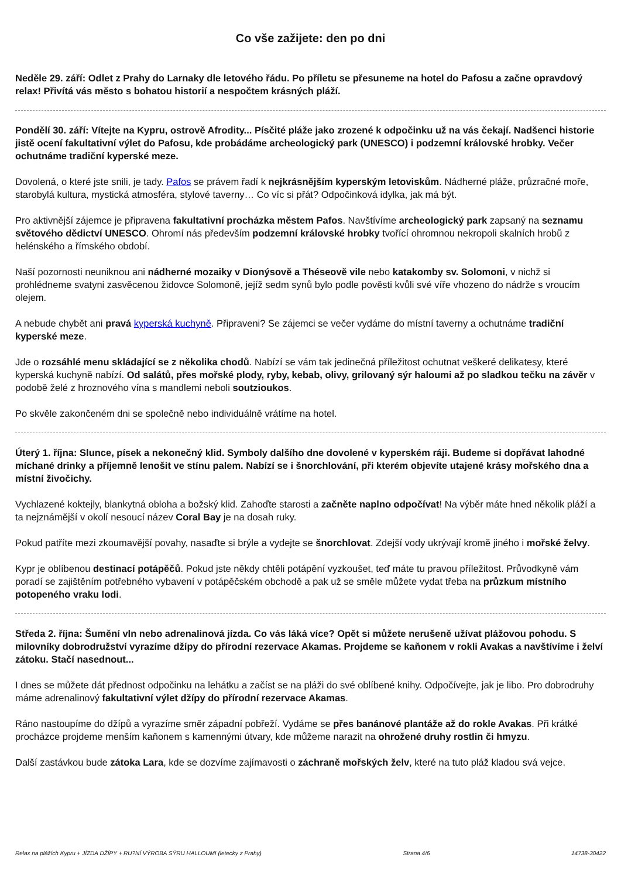Co vše zažijete: den po dni
Neděle 29. září: Odlet z Prahy do Larnaky dle letového řádu. Po příletu se přesuneme na hotel do Pafosu a začne opravdový relax! Přivítá vás město s bohatou historií a nespočtem krásných pláží.
Pondělí 30. září: Vítejte na Kypru, ostrově Afrodity... Písčité pláže jako zrozené k odpočinku už na vás čekají. Nadšenci historie jistě ocení fakultativní výlet do Pafosu, kde probádáme archeologický park (UNESCO) i podzemní královské hrobky. Večer ochutnáme tradiční kyperské meze.
Dovolená, o které jste snili, je tady. Pafos se právem řadí k nejkrásnějším kyperským letoviskům. Nádherné pláže, průzračné moře, starobylá kultura, mystická atmosféra, stylové taverny… Co víc si přát? Odpočinková idylka, jak má být.
Pro aktivnější zájemce je připravena fakultativní procházka městem Pafos. Navštívíme archeologický park zapsaný na seznamu světového dědictví UNESCO. Ohromí nás především podzemní královské hrobky tvořící ohromnou nekropoli skalních hrobů z helénského a římského období.
Naší pozornosti neuniknou ani nádherné mozaiky v Dionýsově a Théseově vile nebo katakomby sv. Solomoni, v nichž si prohlédneme svatyni zasvěcenou židovce Solomoně, jejíž sedm synů bylo podle pověsti kvůli své víře vhozeno do nádrže s vroucím olejem.
A nebude chybět ani pravá kyperská kuchyně. Připraveni? Se zájemci se večer vydáme do místní taverny a ochutnáme tradiční kyperské meze.
Jde o rozsáhlé menu skládající se z několika chodů. Nabízí se vám tak jedinečná příležitost ochutnat veškeré delikatesy, které kyperská kuchyně nabízí. Od salátů, přes mořské plody, ryby, kebab, olivy, grilovaný sýr haloumi až po sladkou tečku na závěr v podobě želé z hroznového vína s mandlemi neboli soutzioukos.
Po skvěle zakončeném dni se společně nebo individuálně vrátíme na hotel.
Úterý 1. října: Slunce, písek a nekonečný klid. Symboly dalšího dne dovolené v kyperském ráji. Budeme si dopřávat lahodné míchané drinky a příjemně lenošit ve stínu palem. Nabízí se i šnorchlování, při kterém objevíte utajené krásy mořského dna a místní živočichy.
Vychlazené koktejly, blankytná obloha a božský klid. Zahoďte starosti a začněte naplno odpočívat! Na výběr máte hned několik pláží a ta nejznámější v okolí nesoucí název Coral Bay je na dosah ruky.
Pokud patříte mezi zkoumavější povahy, nasaďte si brýle a vydejte se šnorchlovat. Zdejší vody ukrývají kromě jiného i mořské želvy.
Kypr je oblíbenou destinací potápěčů. Pokud jste někdy chtěli potápění vyzkoušet, teď máte tu pravou příležitost. Průvodkyně vám poradí se zajištěním potřebného vybavení v potápěčském obchodě a pak už se směle můžete vydat třeba na průzkum místního potopeného vraku lodi.
Středa 2. října: Šumění vln nebo adrenalinová jízda. Co vás láká více? Opět si můžete nerušeně užívat plážovou pohodu. S milovníky dobrodružství vyrazíme džípy do přírodní rezervace Akamas. Projdeme se kaňonem v rokli Avakas a navštívíme i želví zátoku. Stačí nasednout...
I dnes se můžete dát přednost odpočinku na lehátku a začíst se na pláži do své oblíbené knihy. Odpočívejte, jak je libo. Pro dobrodruhy máme adrenalinový fakultativní výlet džípy do přírodní rezervace Akamas.
Ráno nastoupíme do džípů a vyrazíme směr západní pobřeží. Vydáme se přes banánové plantáže až do rokle Avakas. Při krátké procházce projdeme menším kaňonem s kamennými útvary, kde můžeme narazit na ohrožené druhy rostlin či hmyzu.
Další zastávkou bude zátoka Lara, kde se dozvíme zajímavosti o záchraně mořských želv, které na tuto pláž kladou svá vejce.
Relax na plážích Kypru + JÍZDA DŽÍPY + RU?NÍ VÝROBA SÝRU HALLOUMI (letecky z Prahy) Strana 4/6 14738-30422